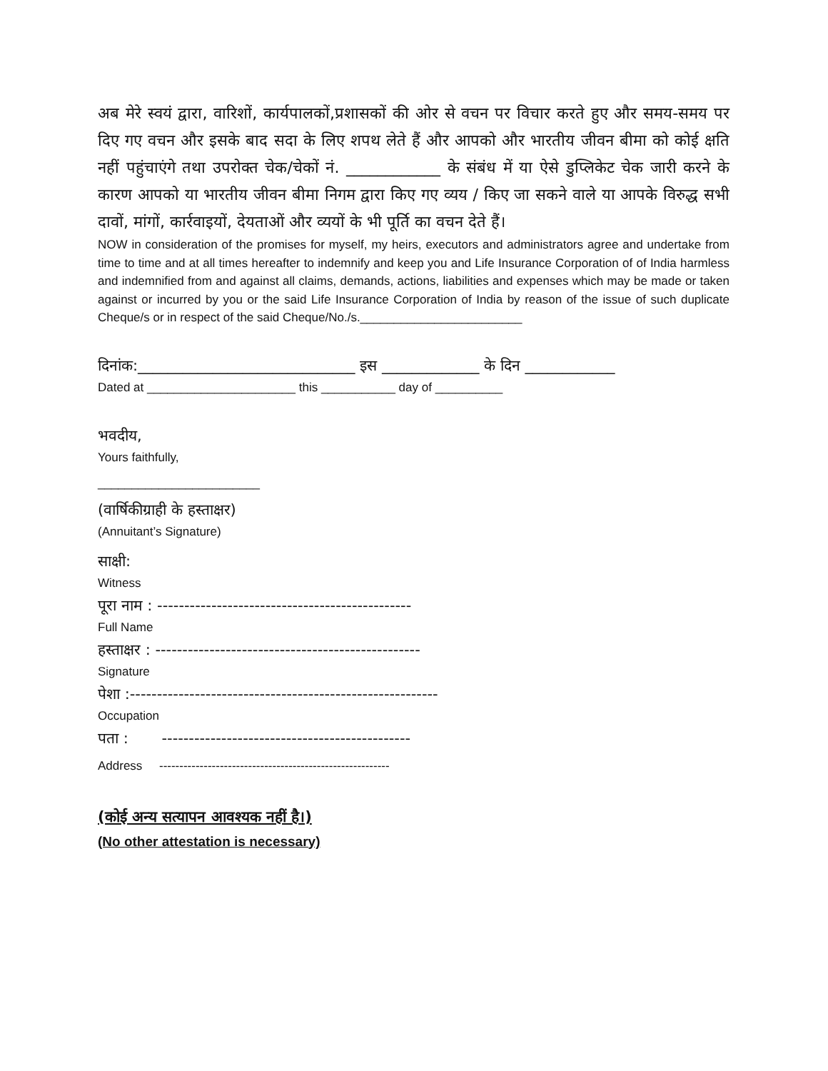अब मेरे स्वयं द्वारा, वारिशों, कार्यपालकों,प्रशासकों की ओर से वचन पर विचार करते हुए और समय-समय पर दिए गए वचन और इसके बाद सदा के लिए शपथ लेते हैं और आपको और भारतीय जीवन बीमा को कोई क्षति नहीं पहुंचाएंगे तथा उपरोक्त चेक/चेकों नं. ____________ के संबंध में या ऐसे डुप्लिकेट चेक जारी करने के कारण आपको या भारतीय जीवन बीमा निगम द्वारा किए गए व्यय / किए जा सकने वाले या आपके विरुद्ध सभी दावों, मांगों, कार्रवाइयों, देयताओं और व्ययों के भी पूर्ति का वचन देते हैं।
NOW in consideration of the promises for myself, my heirs, executors and administrators agree and undertake from time to time and at all times hereafter to indemnify and keep you and Life Insurance Corporation of of India harmless and indemnified from and against all claims, demands, actions, liabilities and expenses which may be made or taken against or incurred by you or the said Life Insurance Corporation of India by reason of the issue of such duplicate Cheque/s or in respect of the said Cheque/No./s.________________________
दिनांक:_____________________________ इस _____________ के दिन ____________
Dated at ______________________ this ___________ day of __________
भवदीय,
Yours faithfully,
________________________
(वार्षिकीग्राही के हस्ताक्षर)
(Annuitant’s Signature)
साक्षी:
Witness
पूरा नाम : -----------------------------------------------
Full Name
हस्ताक्षर : -------------------------------------------------
Signature
पेशा :---------------------------------------------------------
Occupation
पता : ----------------------------------------------
Address ---------------------------------------------------------
(कोई अन्य सत्यापन आवश्यक नहीं है।)
(No other attestation is necessary)